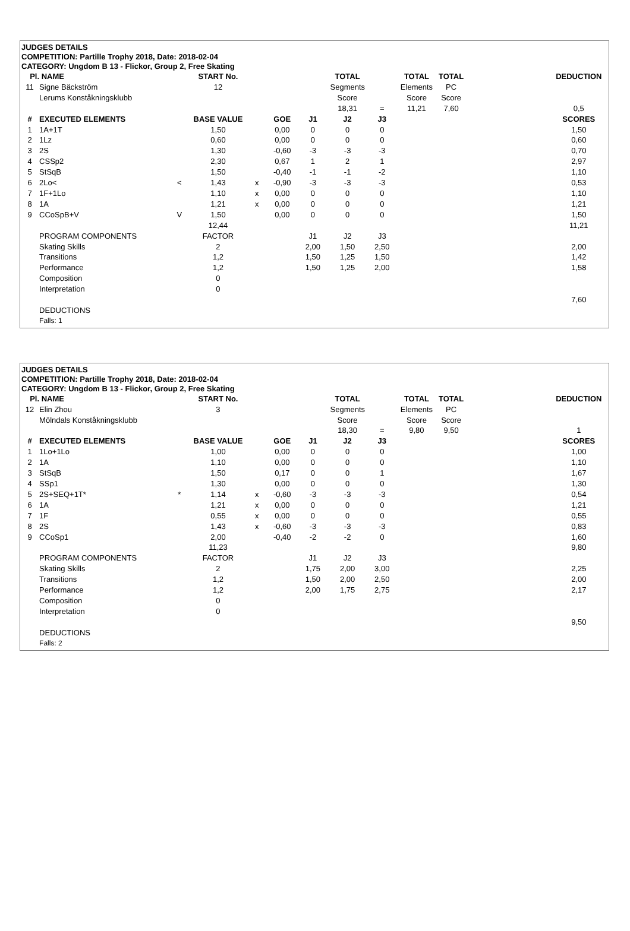JUDGES DETAILS
COMPETITION: Partille Trophy 2018, Date: 2018-02-04
CATEGORY: Ungdom B 13 - Flickor, Group 2, Free Skating
| Pl. | NAME | | START No. | | | | TOTAL | | TOTAL | TOTAL | | DEDUCTION |
| 11 | Signe Bäckström | | 12 | | | | Segments | | Elements | PC | | |
| | Lerums Konståkningsklubb | | | | | | Score | | Score | Score | | |
| | | | | | | | 18,31 | = | 11,21 | 7,60 | | 0,5 |
| # | EXECUTED ELEMENTS | | BASE VALUE | | GOE | J1 | J2 | J3 | | | | SCORES |
| 1 | 1A+1T | | 1,50 | | 0,00 | 0 | 0 | 0 | | | | 1,50 |
| 2 | 1Lz | | 0,60 | | 0,00 | 0 | 0 | 0 | | | | 0,60 |
| 3 | 2S | | 1,30 | | -0,60 | -3 | -3 | -3 | | | | 0,70 |
| 4 | CSSp2 | | 2,30 | | 0,67 | 1 | 2 | 1 | | | | 2,97 |
| 5 | StSqB | | 1,50 | | -0,40 | -1 | -1 | -2 | | | | 1,10 |
| 6 | 2Lo< | < | 1,43 | x | -0,90 | -3 | -3 | -3 | | | | 0,53 |
| 7 | 1F+1Lo | | 1,10 | x | 0,00 | 0 | 0 | 0 | | | | 1,10 |
| 8 | 1A | | 1,21 | x | 0,00 | 0 | 0 | 0 | | | | 1,21 |
| 9 | CCoSpB+V | V | 1,50 | | 0,00 | 0 | 0 | 0 | | | | 1,50 |
| | | | 12,44 | | | | | | | | | 11,21 |
| | PROGRAM COMPONENTS | | FACTOR | | | J1 | J2 | J3 | | | | |
| | Skating Skills | | 2 | | | 2,00 | 1,50 | 2,50 | | | | 2,00 |
| | Transitions | | 1,2 | | | 1,50 | 1,25 | 1,50 | | | | 1,42 |
| | Performance | | 1,2 | | | 1,50 | 1,25 | 2,00 | | | | 1,58 |
| | Composition | | 0 | | | | | | | | | |
| | Interpretation | | 0 | | | | | | | | | |
| | | | | | | | | | | | | 7,60 |
| | DEDUCTIONS | | | | | | | | | | | |
| | Falls: 1 | | | | | | | | | | | |
JUDGES DETAILS
COMPETITION: Partille Trophy 2018, Date: 2018-02-04
CATEGORY: Ungdom B 13 - Flickor, Group 2, Free Skating
| Pl. | NAME | | START No. | | | | TOTAL | | TOTAL | TOTAL | | DEDUCTION |
| 12 | Elin Zhou | | 3 | | | | Segments | | Elements | PC | | |
| | Mölndals Konståkningsklubb | | | | | | Score | | Score | Score | | |
| | | | | | | | 18,30 | = | 9,80 | 9,50 | | 1 |
| # | EXECUTED ELEMENTS | | BASE VALUE | | GOE | J1 | J2 | J3 | | | | SCORES |
| 1 | 1Lo+1Lo | | 1,00 | | 0,00 | 0 | 0 | 0 | | | | 1,00 |
| 2 | 1A | | 1,10 | | 0,00 | 0 | 0 | 0 | | | | 1,10 |
| 3 | StSqB | | 1,50 | | 0,17 | 0 | 0 | 1 | | | | 1,67 |
| 4 | SSp1 | | 1,30 | | 0,00 | 0 | 0 | 0 | | | | 1,30 |
| 5 | 2S+SEQ+1T* | * | 1,14 | x | -0,60 | -3 | -3 | -3 | | | | 0,54 |
| 6 | 1A | | 1,21 | x | 0,00 | 0 | 0 | 0 | | | | 1,21 |
| 7 | 1F | | 0,55 | x | 0,00 | 0 | 0 | 0 | | | | 0,55 |
| 8 | 2S | | 1,43 | x | -0,60 | -3 | -3 | -3 | | | | 0,83 |
| 9 | CCoSp1 | | 2,00 | | -0,40 | -2 | -2 | 0 | | | | 1,60 |
| | | | 11,23 | | | | | | | | | 9,80 |
| | PROGRAM COMPONENTS | | FACTOR | | | J1 | J2 | J3 | | | | |
| | Skating Skills | | 2 | | | 1,75 | 2,00 | 3,00 | | | | 2,25 |
| | Transitions | | 1,2 | | | 1,50 | 2,00 | 2,50 | | | | 2,00 |
| | Performance | | 1,2 | | | 2,00 | 1,75 | 2,75 | | | | 2,17 |
| | Composition | | 0 | | | | | | | | | |
| | Interpretation | | 0 | | | | | | | | | |
| | | | | | | | | | | | | 9,50 |
| | DEDUCTIONS | | | | | | | | | | | |
| | Falls: 2 | | | | | | | | | | | |